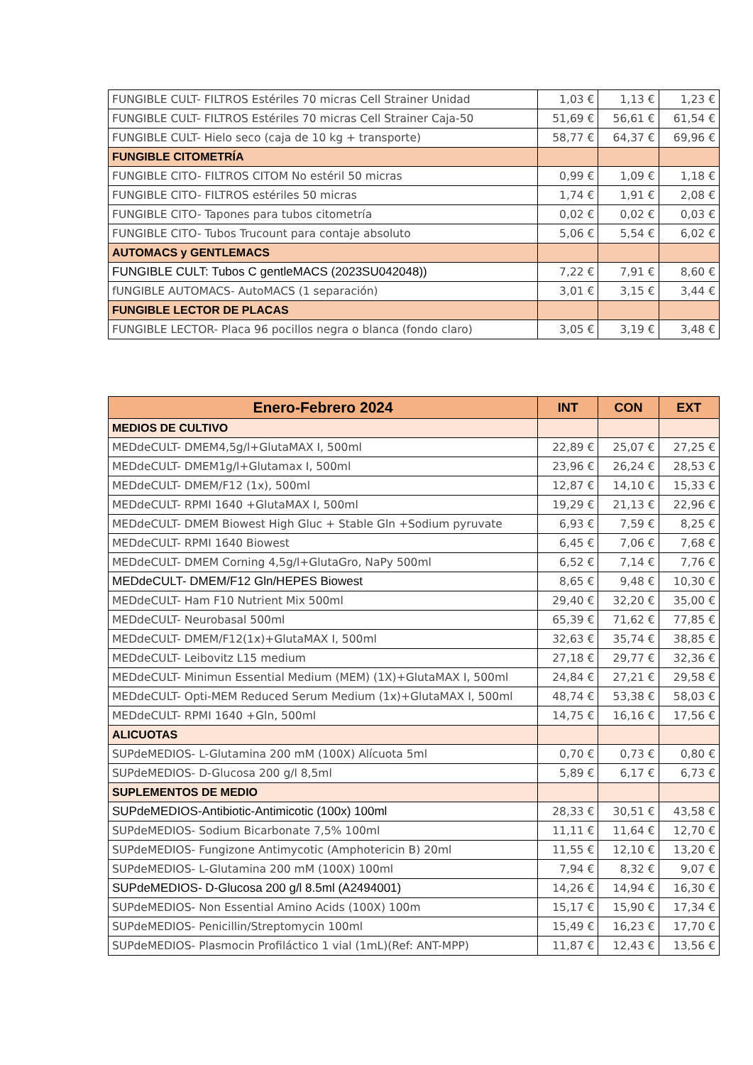| FUNGIBLE CULT- FILTROS Estériles 70 micras Cell Strainer Unidad | 1,03 € | 1,13 € | 1,23 € |
| FUNGIBLE CULT- FILTROS Estériles 70 micras Cell Strainer Caja-50 | 51,69 € | 56,61 € | 61,54 € |
| FUNGIBLE CULT- Hielo seco (caja de 10 kg + transporte) | 58,77 € | 64,37 € | 69,96 € |
| FUNGIBLE CITOMETRÍA | | | |
| FUNGIBLE CITO- FILTROS CITOM No estéril 50 micras | 0,99 € | 1,09 € | 1,18 € |
| FUNGIBLE CITO- FILTROS estériles 50 micras | 1,74 € | 1,91 € | 2,08 € |
| FUNGIBLE CITO- Tapones para tubos citometría | 0,02 € | 0,02 € | 0,03 € |
| FUNGIBLE CITO- Tubos Trucount para contaje absoluto | 5,06 € | 5,54 € | 6,02 € |
| AUTOMACS y GENTLEMACS | | | |
| FUNGIBLE CULT: Tubos C gentleMACS (2023SU042048)) | 7,22 € | 7,91 € | 8,60 € |
| fUNGIBLE AUTOMACS- AutoMACS (1 separación) | 3,01 € | 3,15 € | 3,44 € |
| FUNGIBLE LECTOR DE PLACAS | | | |
| FUNGIBLE LECTOR- Placa 96 pocillos negra o blanca (fondo claro) | 3,05 € | 3,19 € | 3,48 € |
| Enero-Febrero 2024 | INT | CON | EXT |
| --- | --- | --- | --- |
| MEDIOS DE CULTIVO | | | |
| MEDdeCULT- DMEM4,5g/l+GlutaMAX I, 500ml | 22,89 € | 25,07 € | 27,25 € |
| MEDdeCULT- DMEM1g/l+Glutamax I, 500ml | 23,96 € | 26,24 € | 28,53 € |
| MEDdeCULT- DMEM/F12 (1x), 500ml | 12,87 € | 14,10 € | 15,33 € |
| MEDdeCULT- RPMI 1640 +GlutaMAX I, 500ml | 19,29 € | 21,13 € | 22,96 € |
| MEDdeCULT- DMEM Biowest High Gluc + Stable Gln +Sodium pyruvate | 6,93 € | 7,59 € | 8,25 € |
| MEDdeCULT- RPMI 1640 Biowest | 6,45 € | 7,06 € | 7,68 € |
| MEDdeCULT- DMEM Corning 4,5g/l+GlutaGro, NaPy 500ml | 6,52 € | 7,14 € | 7,76 € |
| MEDdeCULT- DMEM/F12 Gln/HEPES Biowest | 8,65 € | 9,48 € | 10,30 € |
| MEDdeCULT- Ham F10 Nutrient Mix 500ml | 29,40 € | 32,20 € | 35,00 € |
| MEDdeCULT- Neurobasal 500ml | 65,39 € | 71,62 € | 77,85 € |
| MEDdeCULT- DMEM/F12(1x)+GlutaMAX I, 500ml | 32,63 € | 35,74 € | 38,85 € |
| MEDdeCULT- Leibovitz L15 medium | 27,18 € | 29,77 € | 32,36 € |
| MEDdeCULT- Minimun Essential Medium (MEM) (1X)+GlutaMAX I, 500ml | 24,84 € | 27,21 € | 29,58 € |
| MEDdeCULT- Opti-MEM Reduced Serum Medium (1x)+GlutaMAX I, 500ml | 48,74 € | 53,38 € | 58,03 € |
| MEDdeCULT- RPMI 1640 +Gln, 500ml | 14,75 € | 16,16 € | 17,56 € |
| ALICUOTAS | | | |
| SUPdeMEDIOS- L-Glutamina 200 mM (100X) Alícuota 5ml | 0,70 € | 0,73 € | 0,80 € |
| SUPdeMEDIOS- D-Glucosa 200 g/l 8,5ml | 5,89 € | 6,17 € | 6,73 € |
| SUPLEMENTOS DE MEDIO | | | |
| SUPdeMEDIOS-Antibiotic-Antimicotic (100x) 100ml | 28,33 € | 30,51 € | 43,58 € |
| SUPdeMEDIOS- Sodium Bicarbonate 7,5% 100ml | 11,11 € | 11,64 € | 12,70 € |
| SUPdeMEDIOS- Fungizone Antimycotic (Amphotericin B) 20ml | 11,55 € | 12,10 € | 13,20 € |
| SUPdeMEDIOS- L-Glutamina 200 mM (100X) 100ml | 7,94 € | 8,32 € | 9,07 € |
| SUPdeMEDIOS- D-Glucosa 200 g/l 8.5ml (A2494001) | 14,26 € | 14,94 € | 16,30 € |
| SUPdeMEDIOS- Non Essential Amino Acids (100X) 100m | 15,17 € | 15,90 € | 17,34 € |
| SUPdeMEDIOS- Penicillin/Streptomycin 100ml | 15,49 € | 16,23 € | 17,70 € |
| SUPdeMEDIOS- Plasmocin Profiláctico 1 vial (1mL)(Ref: ANT-MPP) | 11,87 € | 12,43 € | 13,56 € |